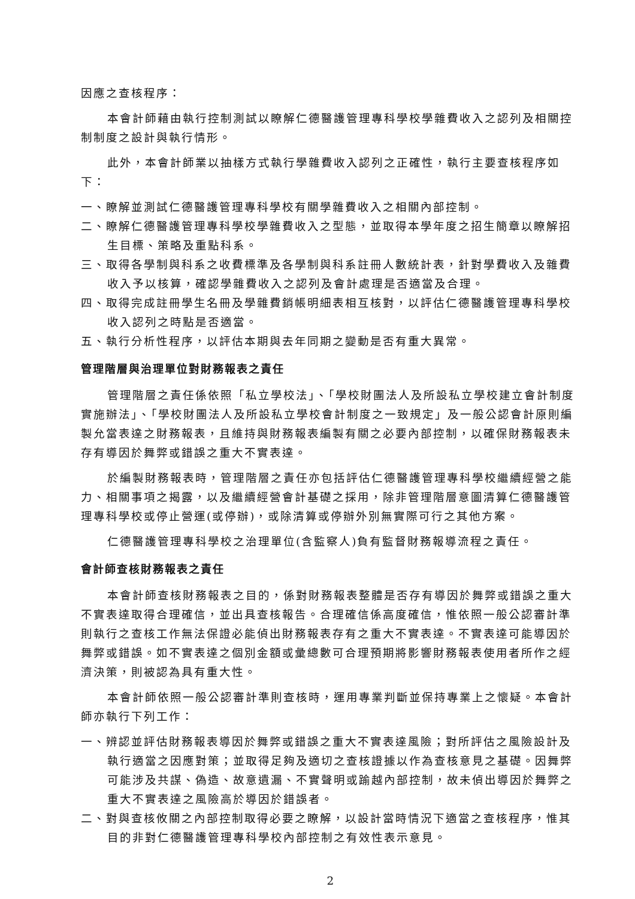因應之查核程序：
本會計師藉由執行控制測試以瞭解仁德醫護管理專科學校學雜費收入之認列及相關控制制度之設計與執行情形。
此外，本會計師業以抽樣方式執行學雜費收入認列之正確性，執行主要查核程序如下：
一、瞭解並測試仁德醫護管理專科學校有關學雜費收入之相關內部控制。
二、瞭解仁德醫護管理專科學校學雜費收入之型態，並取得本學年度之招生簡章以瞭解招生目標、策略及重點科系。
三、取得各學制與科系之收費標準及各學制與科系註冊人數統計表，針對學費收入及雜費收入予以核算，確認學雜費收入之認列及會計處理是否適當及合理。
四、取得完成註冊學生名冊及學雜費銷帳明細表相互核對，以評估仁德醫護管理專科學校收入認列之時點是否適當。
五、執行分析性程序，以評估本期與去年同期之變動是否有重大異常。
管理階層與治理單位對財務報表之責任
管理階層之責任係依照「私立學校法」、「學校財團法人及所設私立學校建立會計制度實施辦法」、「學校財團法人及所設私立學校會計制度之一致規定」及一般公認會計原則編製允當表達之財務報表，且維持與財務報表編製有關之必要內部控制，以確保財務報表未存有導因於舞弊或錯誤之重大不實表達。
於編製財務報表時，管理階層之責任亦包括評估仁德醫護管理專科學校繼續經營之能力、相關事項之揭露，以及繼續經營會計基礎之採用，除非管理階層意圖清算仁德醫護管理專科學校或停止營運(或停辦)，或除清算或停辦外別無實際可行之其他方案。
仁德醫護管理專科學校之治理單位(含監察人)負有監督財務報導流程之責任。
會計師查核財務報表之責任
本會計師查核財務報表之目的，係對財務報表整體是否存有導因於舞弊或錯誤之重大不實表達取得合理確信，並出具查核報告。合理確信係高度確信，惟依照一般公認審計準則執行之查核工作無法保證必能偵出財務報表存有之重大不實表達。不實表達可能導因於舞弊或錯誤。如不實表達之個別金額或彙總數可合理預期將影響財務報表使用者所作之經濟決策，則被認為具有重大性。
本會計師依照一般公認審計準則查核時，運用專業判斷並保持專業上之懷疑。本會計師亦執行下列工作：
一、辨認並評估財務報表導因於舞弊或錯誤之重大不實表達風險；對所評估之風險設計及執行適當之因應對策；並取得足夠及適切之查核證據以作為查核意見之基礎。因舞弊可能涉及共謀、偽造、故意遺漏、不實聲明或踰越內部控制，故未偵出導因於舞弊之重大不實表達之風險高於導因於錯誤者。
二、對與查核攸關之內部控制取得必要之瞭解，以設計當時情況下適當之查核程序，惟其目的非對仁德醫護管理專科學校內部控制之有效性表示意見。
2